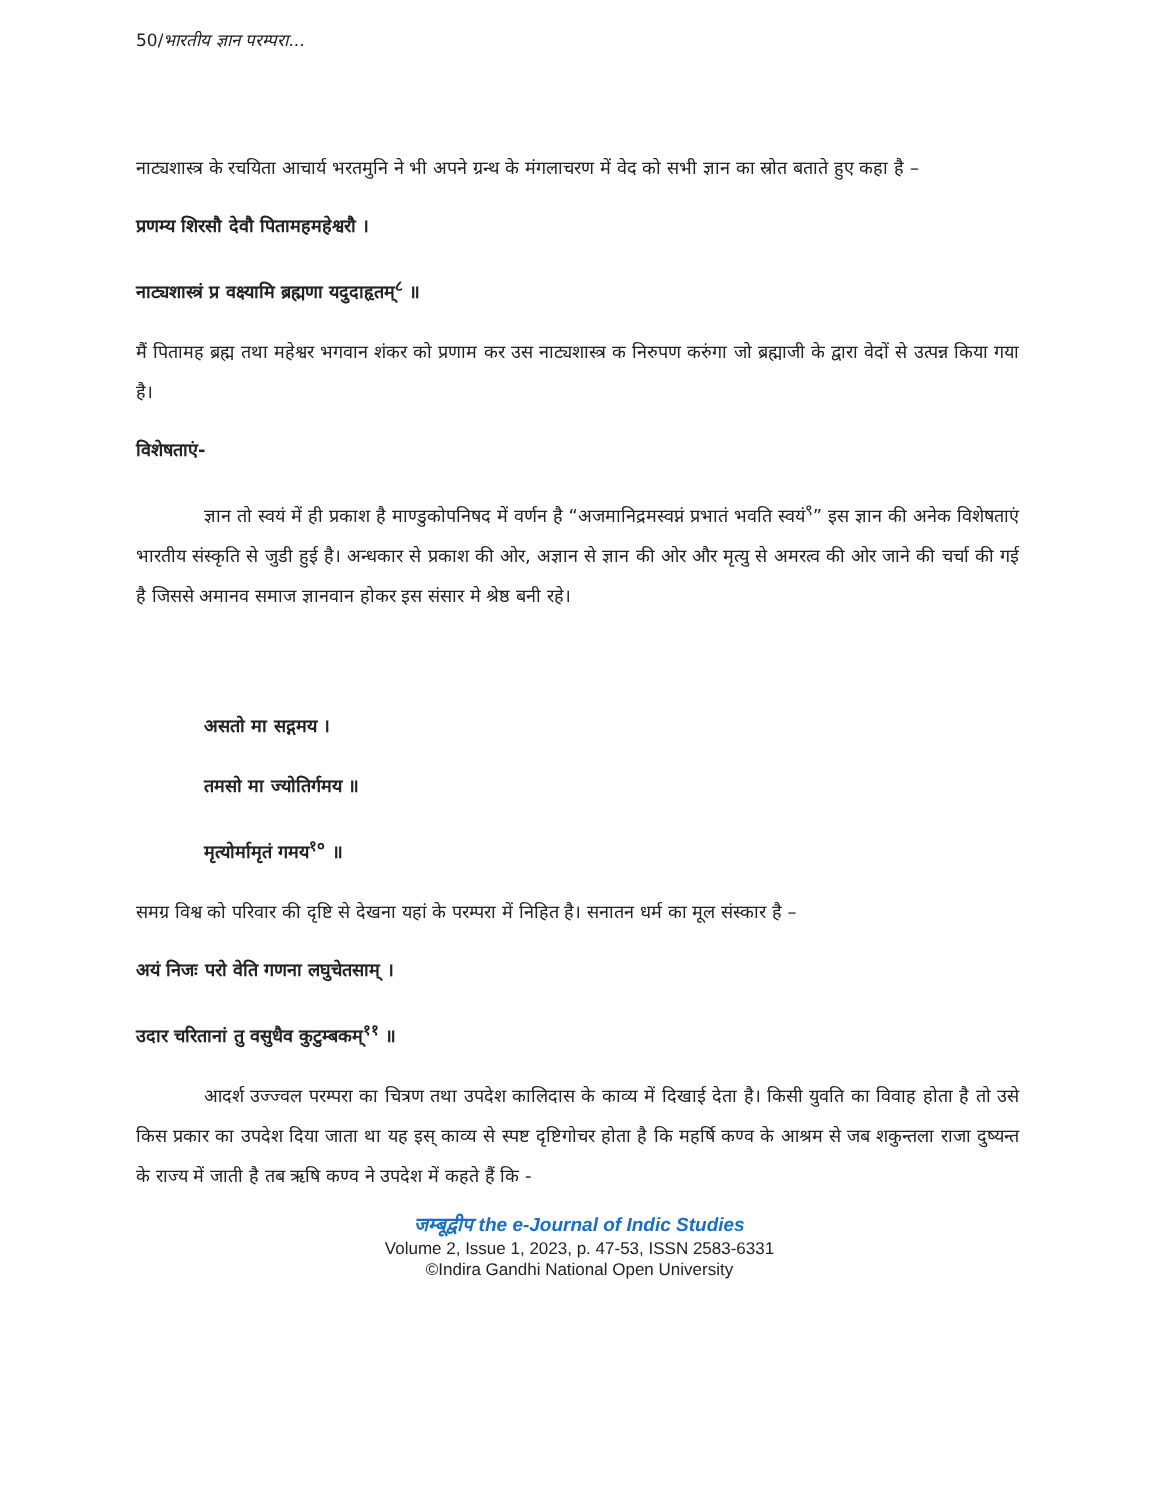50/भारतीय ज्ञान परम्परा...
नाट्यशास्त्र के रचयिता आचार्य भरतमुनि ने भी अपने ग्रन्थ के मंगलाचरण में वेद को सभी ज्ञान का स्रोत बताते हुए कहा है –
प्रणम्य शिरसौ देवौ पितामहमहेश्वरौ ।
नाट्यशास्त्रं प्र वक्ष्यामि ब्रह्मणा यदुदाहृतम्<sup>८</sup> ॥
मैं पितामह ब्रह्म तथा महेश्वर भगवान शंकर को प्रणाम कर उस नाट्यशास्त्र क निरुपण करुंगा जो ब्रह्माजी के द्वारा वेदों से उत्पन्न किया गया है।
विशेषताएं-
ज्ञान तो स्वयं में ही प्रकाश है माण्डुकोपनिषद में वर्णन है “अजमानिद्रमस्वप्नं प्रभातं भवति स्वयं<sup>९</sup>” इस ज्ञान की अनेक विशेषताएं भारतीय संस्कृति से जुडी हुई है। अन्धकार से प्रकाश की ओर, अज्ञान से ज्ञान की ओर और मृत्यु से अमरत्व की ओर जाने की चर्चा की गई है जिससे अमानव समाज ज्ञानवान होकर इस संसार मे श्रेष्ठ बनी रहे।
असतो मा सद्गमय ।
तमसो मा ज्योतिर्गमय ॥
मृत्योर्मामृतं गमय<sup>१०</sup> ॥
समग्र विश्व को परिवार की दृष्टि से देखना यहां के परम्परा में निहित है। सनातन धर्म का मूल संस्कार है –
अयं निजः परो वेति गणना लघुचेतसाम् ।
उदार चरितानां तु वसुधैव कुटुम्बकम्<sup>११</sup> ॥
आदर्श उज्ज्वल परम्परा का चित्रण तथा उपदेश कालिदास के काव्य में दिखाई देता है। किसी युवति का विवाह होता है तो उसे किस प्रकार का उपदेश दिया जाता था यह इस् काव्य से स्पष्ट दृष्टिगोचर होता है कि महर्षि कण्व के आश्रम से जब शकुन्तला राजा दुष्यन्त के राज्य में जाती है तब ऋषि कण्व ने उपदेश में कहते हैं कि -
जम्बूद्वीप the e-Journal of Indic Studies
Volume 2, Issue 1, 2023, p. 47-53, ISSN 2583-6331
©Indira Gandhi National Open University